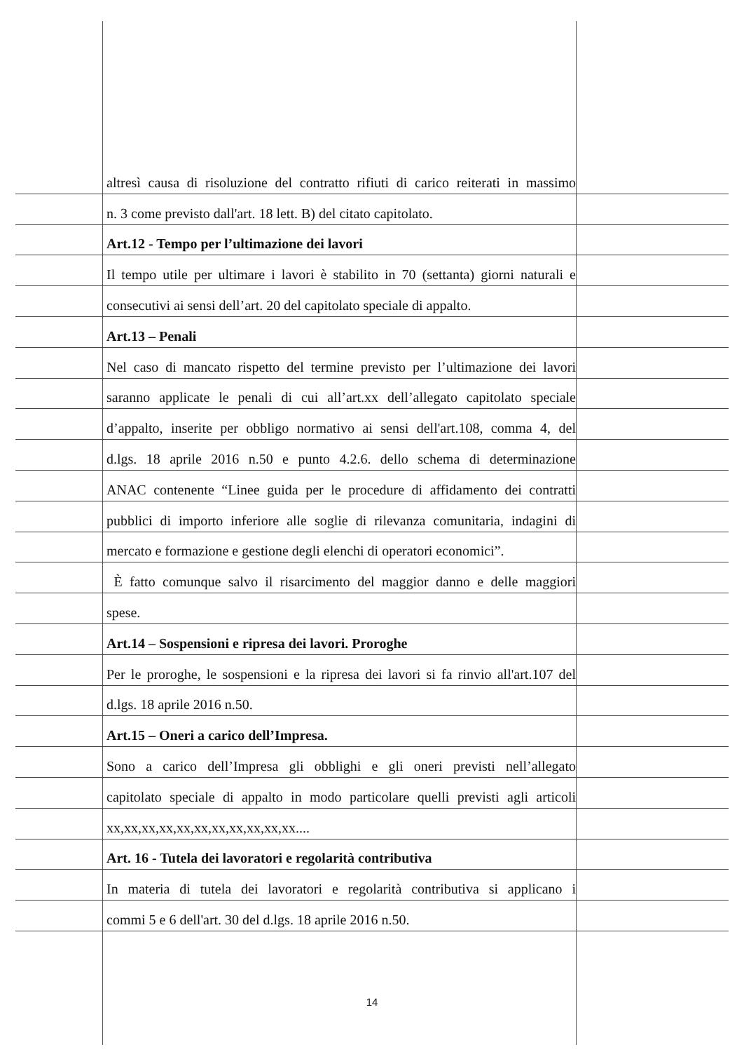altresì causa di risoluzione del contratto rifiuti di carico reiterati in massimo
n. 3 come previsto dall'art. 18 lett. B) del citato capitolato.
Art.12 - Tempo per l’ultimazione dei lavori
Il tempo utile per ultimare i lavori è stabilito in 70 (settanta) giorni naturali e
consecutivi ai sensi dell’art. 20 del capitolato speciale di appalto.
Art.13 – Penali
Nel caso di mancato rispetto del termine previsto per l’ultimazione dei lavori
saranno applicate le penali di cui all’art.xx dell’allegato capitolato speciale
d’appalto, inserite per obbligo normativo ai sensi dell'art.108, comma 4, del
d.lgs. 18 aprile 2016 n.50 e punto 4.2.6. dello schema di determinazione
ANAC contenente “Linee guida per le procedure di affidamento dei contratti
pubblici di importo inferiore alle soglie di rilevanza comunitaria, indagini di
mercato e formazione e gestione degli elenchi di operatori economici”.
È fatto comunque salvo il risarcimento del maggior danno e delle maggiori
spese.
Art.14 – Sospensioni e ripresa dei lavori. Proroghe
Per le proroghe, le sospensioni e la ripresa dei lavori si fa rinvio all'art.107 del
d.lgs. 18 aprile 2016 n.50.
Art.15 – Oneri a carico dell’Impresa.
Sono a carico dell’Impresa gli obblighi e gli oneri previsti nell’allegato
capitolato speciale di appalto in modo particolare quelli previsti agli articoli
xx,xx,xx,xx,xx,xx,xx,xx,xx,xx,xx....
Art. 16 - Tutela dei lavoratori e regolarità contributiva
In materia di tutela dei lavoratori e regolarità contributiva si applicano i
commi 5 e 6 dell'art. 30 del d.lgs. 18 aprile 2016 n.50.
14